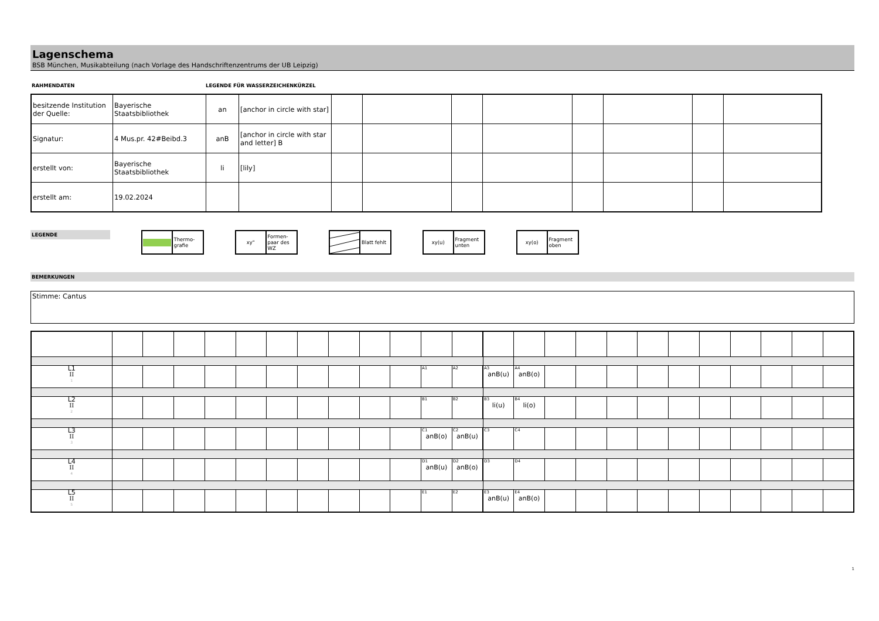Lagenschema
BSB München, Musikabteilung (nach Vorlage des Handschriftenzentrums der UB Leipzig)
RAHMENDATEN LEGENDE FÜR WASSERZEICHENKÜRZEL
| besitzende Institution der Quelle: | Bayerische Staatsbibliothek | an | [anchor in circle with star] | | | | | | | | |
| Signatur: | 4 Mus.pr. 42#Beibd.3 | anB | [anchor in circle with star and letter] B | | | | | | | | |
| erstellt von: | Bayerische Staatsbibliothek | li | [lily] | | | | | | | | |
| erstellt am: | 19.02.2024 | | | | | | | | | | |
LEGENDE
Thermo-
grafie
xy" Formen-
paar des
WZ
Blatt fehlt xy(u) Fragment
unten
xy(o) Fragment
oben
BEMERKUNGEN
Stimme: Cantus
| L1 II 1 | | | | | | | | | | | A1 | A2 | A3 anB(u) | A4 anB(o) | | | | | | | | | | |
| L2 II 2 | | | | | | | | | | | B1 | B2 | B3 li(u) | B4 li(o) | | | | | | | | | | |
| L3 II 3 | | | | | | | | | | | C1 anB(o) | C2 anB(u) | C3 | C4 | | | | | | | | | | |
| L4 II 4 | | | | | | | | | | | D1 anB(u) | D2 anB(o) | D3 | D4 | | | | | | | | | | |
| L5 II 5 | | | | | | | | | | | E1 | E2 | E3 anB(u) | E4 anB(o) | | | | | | | | | | |
1